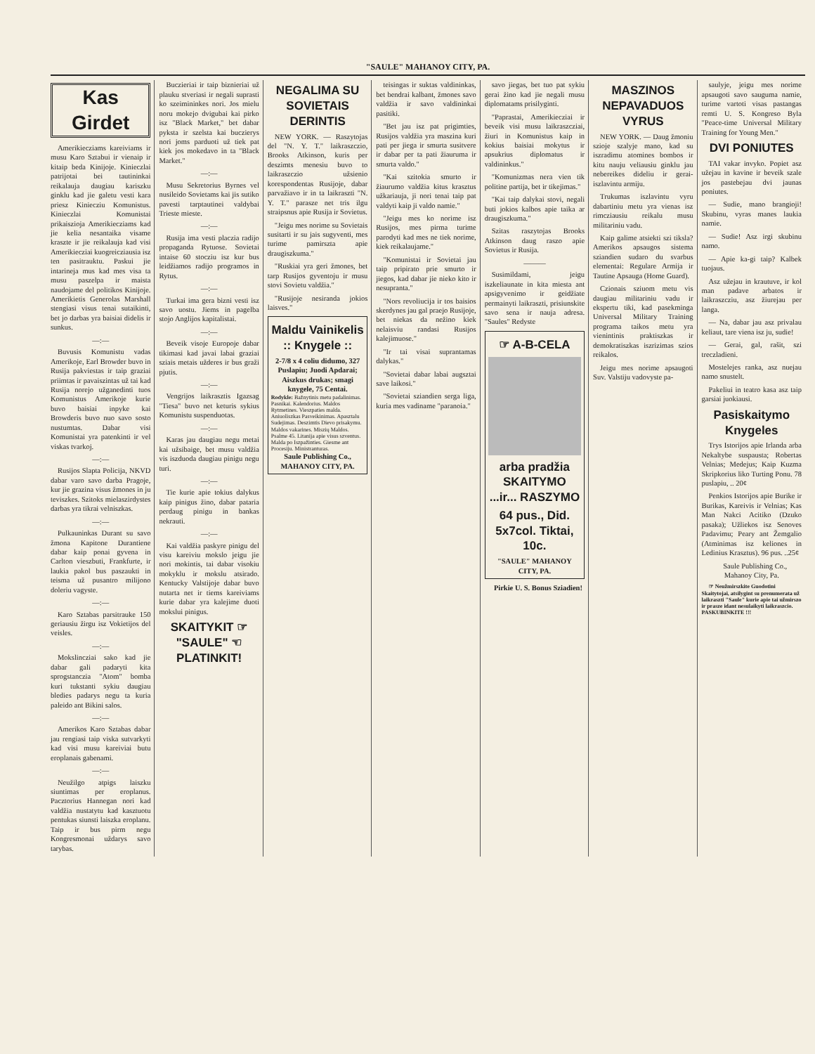"SAULE" MAHANOY CITY, PA.
Kas Girdet
Amerikiecziams kareiviams ir musu Karo Sztabui ir vienaip ir kitaip beda Kinijoje. Kinieczlai patrijotai bei tautininkai reikalauja daugiau kariszku ginklu kad jie galetu vesti kara priesz Kiniecziu Komunistus. Kinieczlai Komunistai prikaiszioja Amerikiecziams kad jie kelia nesantaika visame kraszte ir jie reikalauja kad visi Amerikiecziai kuogreicziausia isz ten pasitrauktu. Paskui jie intarineja mus kad mes visa ta musu paszelpa ir maista naudojame del politikos Kinijoje. Amerikietis Generolas Marshall stengiasi visus tenai sutaikinti, bet jo darbas yra baisiai didelis ir sunkus.
—:—
Buvusis Komunistu vadas Amerikoje, Earl Browder buvo in Rusija pakviestas ir taip graziai priimtas ir pavaiszintas už tai kad Rusija norejo užganedinti tuos Komunistus Amerikoje kurie buvo baisiai inpyke kai Browderis buvo nuo savo sosto nustumtas. Dabar visi Komunistai yra patenkinti ir vel viskas tvarkoj.
—:—
Rusijos Slapta Policija, NKVD dabar varo savo darba Pragoje, kur jie grazina visus žmones in ju teviszkes. Szitoks mielaszirdystes darbas yra tikrai velniszkas.
—:—
Pulkauninkas Durant su savo žmona Kapitone Durantiene dabar kaip ponai gyvena in Carlton vieszbuti, Frankfurte, ir laukia pakol bus paszaukti in teisma už pusantro milijono doleriu vagyste.
—:—
Karo Sztabas parsitrauke 150 geriausiu žirgu isz Vokietijos del veisles.
—:—
Mokslincziai sako kad jie dabar gali padaryti kita sprogstanczia "Atom" bomba kuri tukstanti sykiu daugiau bledies padarys negu ta kuria paleido ant Bikini salos.
—:—
Amerikos Karo Sztabas dabar jau rengiasi taip viska sutvarkyti kad visi musu kareiviai butu eroplanais gabenami.
—:—
Neužilgo atpigs laiszku siuntimas per eroplanus. Pacztorius Hannegan nori kad valdžia nustatytu kad kasztuotu pentukas siunsti laiszka eroplanu. Taip ir bus pirm negu Kongresmonai uždarys savo tarybas.
Buczieriai ir taip biznieriai už plauku stveriasi ir negali suprasti ko szeimininkes nori. Jos mielu noru mokejo dvigubai kai pirko isz "Black Market," bet dabar pyksta ir szelsta kai buczierys nori joms parduoti už tiek pat kiek jos mokedavo in ta "Black Market."
—:—
Musu Sekretorius Byrnes vel nusileido Sovietams kai jis sutiko pavesti tarptautinei valdybai Trieste mieste.
—:—
Rusija ima vesti placzia radijo propaganda Rytuose. Sovietai intaise 60 stocziu isz kur bus leidžiamos radijo programos in Rytus.
—:—
Turkai ima gera bizni vesti isz savo uostu. Jiems in pagelba stojo Anglijos kapitalistai.
—:—
Beveik visoje Europoje dabar tikimasi kad javai labai graziai sziais metais užderes ir bus graži pjutis.
—:—
Vengrijos laikrasztis Igazsag "Tiesa" buvo net keturis sykius Komunistu suspenduotas.
—:—
Karas jau daugiau negu metai kai užsibaige, bet musu valdžia vis iszduoda daugiau pinigu negu turi.
—:—
Tie kurie apie tokius dalykus kaip pinigus žino, dabar pataria perdaug pinigu in bankas nekrauti.
—:—
Kai valdžia paskyre pinigu del visu kareiviu mokslo jeigu jie nori mokintis, tai dabar visokiu mokyklu ir mokslu atsirado. Kentucky Valstijoje dabar buvo nutarta net ir tiems kareiviams kurie dabar yra kalejime duoti mokslui pinigus.
SKAITYKIT ☞ "SAULE" ☜ PLATINKIT!
NEGALIMA SU SOVIETAIS DERINTIS
NEW YORK. — Raszytojas del "N. Y. T." laikraszczio, Brooks Atkinson, kuris per deszimts menesiu buvo to laikraszczio užsienio korespondentas Rusijoje, dabar parvažiavo ir in ta laikraszti "N. Y. T." parasze net tris ilgu straipsnus apie Rusija ir Sovietus.
"Jeigu mes norime su Sovietais susitarti ir su jais sugyventi, mes turime pamirszta apie draugiszkuma."
"Ruskiai yra geri žmones, bet tarp Rusijos gyventoju ir musu stovi Sovietu valdžia."
"Rusijoje nesiranda jokios laisves."
Maldu Vainikelis :: Knygele ::
2-7/8 x 4 coliu didumo, 327 Puslapiu; Juodi Apdarai; Aiszkus drukas; smagi knygele, 75 Centai.
Rodykle: Bažnytinis metu padalinimas. Pasnikai. Kalendorius. Maldos Rytmetines. Vieszpaties malda. Aniuoliszkas Pasveikinimas. Apasztalu Sudejimas. Deszimtis Dievo prisakymu. Maldos vakarines. Miszių Maldos. Psalme 45. Litanija apie visus szventus. Malda po Iszpažinties. Giesme ant Procesiju. Ministranturas.
Saule Publishing Co., MAHANOY CITY, PA.
teisingas ir suktas valdininkas, bet bendrai kalbant, žmones savo valdžia ir savo valdininkai pasitiki.
"Bet jau isz pat prigimties, Rusijos valdžia yra maszina kuri pati per jiega ir smurta susitvere ir dabar per ta pati žiauruma ir smurta valdo."
"Kai szitokia smurto ir žiaurumo valdžia kitus krasztus užkariauja, ji nori tenai taip pat valdyti kaip ji valdo namie."
"Jeigu mes ko norime isz Rusijos, mes pirma turime parodyti kad mes ne tiek norime, kiek reikalaujame."
"Komunistai ir Sovietai jau taip pripirato prie smurto ir jiegos, kad dabar jie nieko kito ir nesupranta."
"Nors revoliucija ir tos baisios skerdynes jau gal praejo Rusijoje, bet niekas da nežino kiek nelaisviu randasi Rusijos kalejimuose."
"Ir tai visai suprantamas dalykas."
"Sovietai dabar labai augsztai save laikosi."
"Sovietai sziandien serga liga, kuria mes vadiname "paranoia."
savo jiegas, bet tuo pat sykiu gerai žino kad jie negali musu diplomatams prisilyginti.
"Paprastai, Amerikiecziai ir beveik visi musu laikraszcziai, žiuri in Komunistus kaip in kokius baisiai mokytus ir apsukrius diplomatus ir valdininkus."
"Komunizmas nera vien tik politine partija, bet ir tikejimas."
"Kai taip dalykai stovi, negali buti jokios kalbos apie taika ar draugiszkuma."
Szitas raszytojas Brooks Atkinson daug raszo apie Sovietus ir Rusija.
———
Susimildami, jeigu iszkeliaunate in kita miesta ant apsigyvenimo ir geidžiate permainyti laikraszti, prisiunskite savo sena ir nauja adresa. "Saules" Redyste
☞ A-B-CELA
arba pradžia SKAITYMO ...ir... RASZYMO
64 pus., Did. 5x7col. Tiktai, 10c.
"SAULE" MAHANOY CITY, PA.
Pirkie U. S. Bonus Sziadien!
MASZINOS NEPAVADUOS VYRUS
NEW YORK. — Daug žmoniu szioje szalyje mano, kad su iszradimu atomines bombos ir kitu nauju veliausiu ginklu jau nebereikes dideliu ir gerai-iszlavintu armiju.
Trukumas iszlavintu vyru dabartiniu metu yra vienas isz rimcziausiu reikalu musu militariniu vadu.
Kaip galime atsiekti szi tiksla? Amerikos apsaugos sistema sziandien sudaro du svarbus elementai: Regulare Armija ir Tautine Apsauga (Home Guard).
Czionais sziuom metu vis daugiau militariniu vadu ir ekspertu tiki, kad pasekminga Universal Military Training programa taikos metu yra vienintinis praktiszkas ir demokratiszkas iszrizimas szios reikalos.
Jeigu mes norime apsaugoti Suv. Valstiju vadovyste pa-
saulyje, jeigu mes norime apsaugoti savo sauguma namie, turime vartoti visas pastangas remti U. S. Kongreso Byla "Peace-time Universal Military Training for Young Men."
DVI PONIUTES
TAI vakar invyko. Popiet asz užejau in kavine ir beveik szale jos pastebejau dvi jaunas poniutes.
— Sudie, mano brangioji! Skubinu, vyras manes laukia namie.
— Sudie! Asz irgi skubinu namo.
— Apie ka-gi taip? Kalbek tuojaus.
Asz užejau in krautuve, ir kol man padave arbatos ir laikraszcziu, asz žiurejau per langa.
— Na, dabar jau asz privalau keliaut, tare viena isz ju, sudie!
— Gerai, gal, rašit, szi treczladieni.
Mostelejes ranka, asz nuejau namo snustelt.
Pakeliui in teatro kasa asz taip garsiai juokiausi.
Pasiskaitymo Knygeles
Trys Istorijos apie Irlanda arba Nekaltybe suspausta; Robertas Velnias; Medejus; Kaip Kuzma Skripkorius liko Turting Ponu. 78 puslapiu, .. 20¢
Penkios Istorijos apie Burike ir Burikas, Kareivis ir Velnias; Kas Man Nakci Acitiko (Dzuko pasaka); Užliekos isz Senoves Padavimu; Peary ant Žemgalio (Atminimas isz keliones in Ledinius Krasztus). 96 pus. ..25¢
Saule Publishing Co., Mahanoy City, Pa.
☞ Neužmirszkite Guodotini Skaitytojai, atsilygint su prenumerata už laikraszti "Saule" kurie apie tai užmirszo ir prasze idant nesulaikyti laikraszcio. PASKUBINKITE !!!